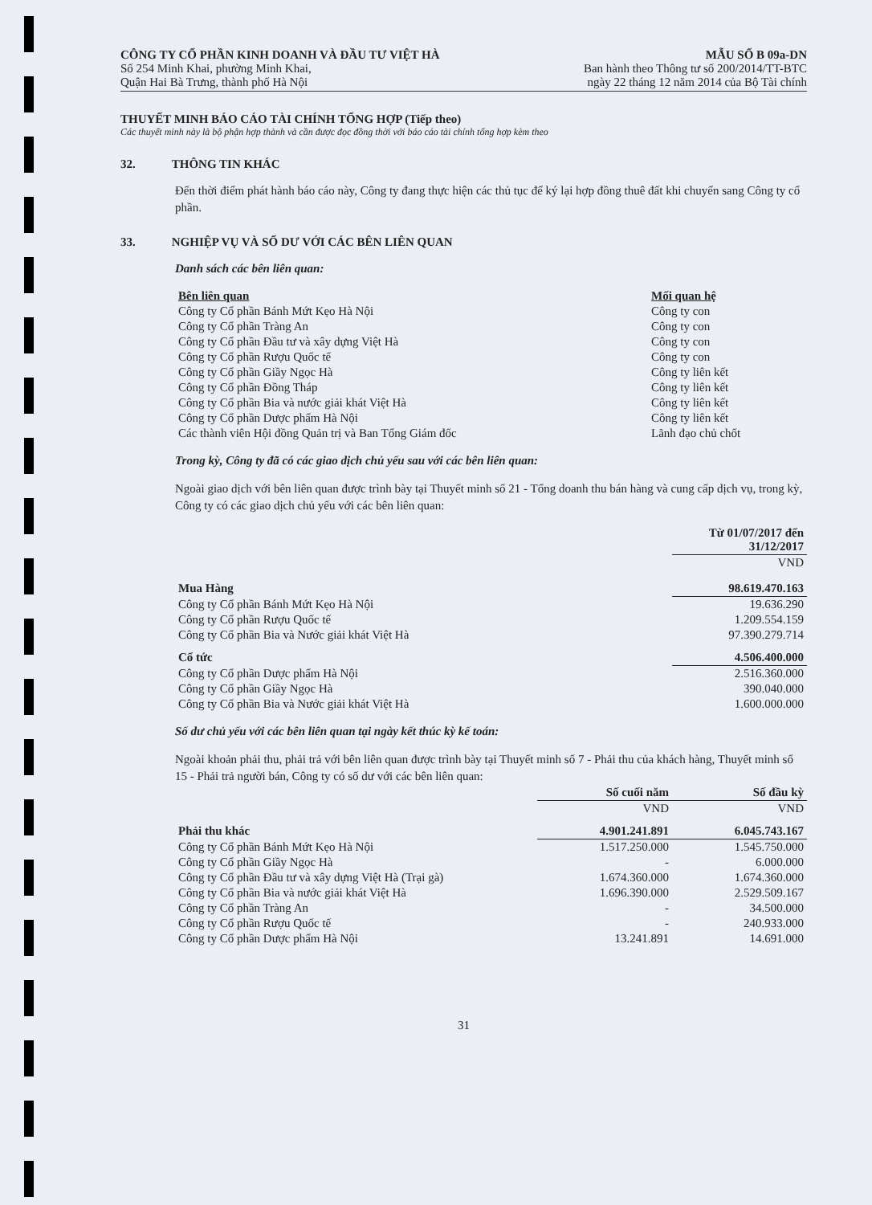CÔNG TY CỔ PHẦN KINH DOANH VÀ ĐẦU TƯ VIỆT HÀ
Số 254 Minh Khai, phường Minh Khai,
Quận Hai Bà Trưng, thành phố Hà Nội
MẪU SỐ B 09a-DN
Ban hành theo Thông tư số 200/2014/TT-BTC
ngày 22 tháng 12 năm 2014 của Bộ Tài chính
THUYẾT MINH BÁO CÁO TÀI CHÍNH TỔNG HỢP (Tiếp theo)
Các thuyết minh này là bộ phận hợp thành và cần được đọc đồng thời với báo cáo tài chính tổng hợp kèm theo
32. THÔNG TIN KHÁC
Đến thời điểm phát hành báo cáo này, Công ty đang thực hiện các thủ tục để ký lại hợp đồng thuê đất khi chuyển sang Công ty cổ phần.
33. NGHIỆP VỤ VÀ SỐ DƯ VỚI CÁC BÊN LIÊN QUAN
Danh sách các bên liên quan:
| Bên liên quan | Mối quan hệ |
| Công ty Cổ phần Bánh Mứt Kẹo Hà Nội | Công ty con |
| Công ty Cổ phần Tràng An | Công ty con |
| Công ty Cổ phần Đầu tư và xây dựng Việt Hà | Công ty con |
| Công ty Cổ phần Rượu Quốc tế | Công ty con |
| Công ty Cổ phần Giầy Ngọc Hà | Công ty liên kết |
| Công ty Cổ phần Đồng Tháp | Công ty liên kết |
| Công ty Cổ phần Bia và nước giải khát Việt Hà | Công ty liên kết |
| Công ty Cổ phần Dược phẩm Hà Nội | Công ty liên kết |
| Các thành viên Hội đồng Quản trị và Ban Tổng Giám đốc | Lãnh đạo chủ chốt |
Trong kỳ, Công ty đã có các giao dịch chủ yếu sau với các bên liên quan:
Ngoài giao dịch với bên liên quan được trình bày tại Thuyết minh số 21 - Tổng doanh thu bán hàng và cung cấp dịch vụ, trong kỳ, Công ty có các giao dịch chủ yếu với các bên liên quan:
| | Từ 01/07/2017 đến 31/12/2017 |
| | VND |
| Mua Hàng | 98.619.470.163 |
| Công ty Cổ phần Bánh Mứt Kẹo Hà Nội | 19.636.290 |
| Công ty Cổ phần Rượu Quốc tế | 1.209.554.159 |
| Công ty Cổ phần Bia và Nước giải khát Việt Hà | 97.390.279.714 |
| Cổ tức | 4.506.400.000 |
| Công ty Cổ phần Dược phẩm Hà Nội | 2.516.360.000 |
| Công ty Cổ phần Giầy Ngọc Hà | 390.040.000 |
| Công ty Cổ phần Bia và Nước giải khát Việt Hà | 1.600.000.000 |
Số dư chủ yếu với các bên liên quan tại ngày kết thúc kỳ kế toán:
Ngoài khoản phải thu, phải trả với bên liên quan được trình bày tại Thuyết minh số 7 - Phải thu của khách hàng, Thuyết minh số 15 - Phải trả người bán, Công ty có số dư với các bên liên quan:
| | Số cuối năm | Số đầu kỳ |
| | VND | VND |
| Phải thu khác | 4.901.241.891 | 6.045.743.167 |
| Công ty Cổ phần Bánh Mứt Kẹo Hà Nội | 1.517.250.000 | 1.545.750.000 |
| Công ty Cổ phần Giầy Ngọc Hà | - | 6.000.000 |
| Công ty Cổ phần Đầu tư và xây dựng Việt Hà (Trại gà) | 1.674.360.000 | 1.674.360.000 |
| Công ty Cổ phần Bia và nước giải khát Việt Hà | 1.696.390.000 | 2.529.509.167 |
| Công ty Cổ phần Tràng An | - | 34.500.000 |
| Công ty Cổ phần Rượu Quốc tế | - | 240.933.000 |
| Công ty Cổ phần Dược phẩm Hà Nội | 13.241.891 | 14.691.000 |
31